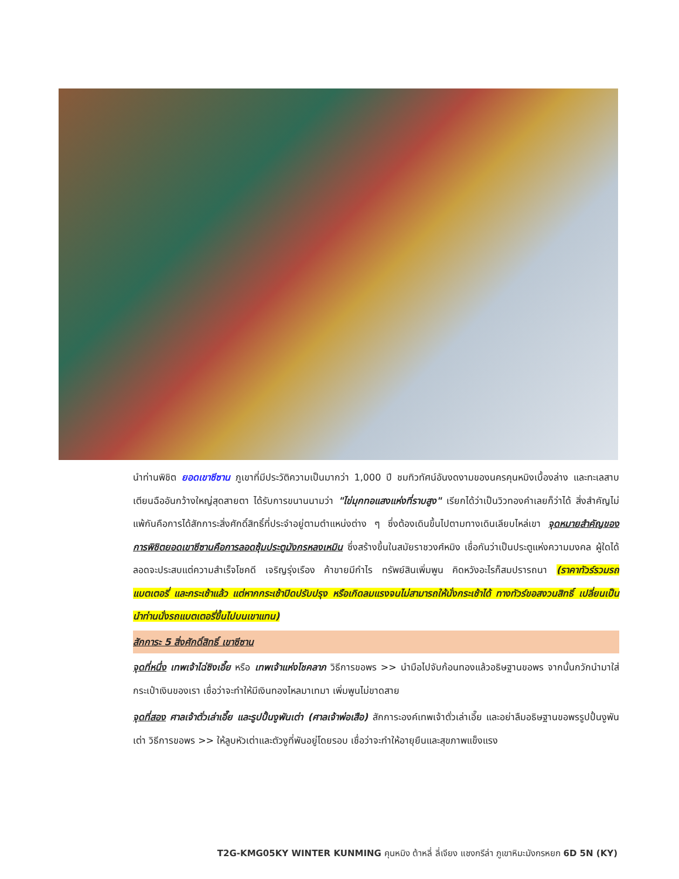นำท่านพิชิต ยอดเขาซีซาน ภูเขาที่มีประวัติความเป็นมากว่า 1,000 ปี ชมทิวทัศน์อันงดงามของนครคุนหมิงเบื้องล่าง และทะเลสาบเตียนฉืออันกว้างใหญ่สุดสายตา ได้รับการขนานนามว่า "ไข่มุกทอแสงแห่งที่ราบสูง" เรียกได้ว่าเป็นวิวทองคำเลยก็ว่าได้ สิ่งสำคัญไม่แพ้กันคือการได้สักการะสิ่งศักดิ์สิทธิ์ที่ประจำอยู่ตามตำแหน่งต่าง ๆ ซึ่งต้องเดินขึ้นไปตามทางเดินเลียบไหล่เขา จุดหมายสำคัญของการพิชิตยอดเขาซีซานคือการลอดซุ้มประตูมังกรหลงเหมิน ซึ่งสร้างขึ้นในสมัยราชวงศ์หมิง เชื่อกันว่าเป็นประตูแห่งความมงคล ผู้ใดได้ลอดจะประสบแต่ความสำเร็จโชคดี เจริญรุ่งเรือง ค้าขายมีกำไร ทรัพย์สินเพิ่มพูน คิดหวังอะไรก็สมปรารถนา (ราคาทัวร์รวมรถแบตเตอรี่ และกระเช้าแล้ว แต่หากกระเช้าปิดปรับปรุง หรือเกิดลมแรงจนไม่สามารถให้นั่งกระเช้าได้ ทางทัวร์ขอสงวนสิทธิ์ เปลี่ยนเป็นนำท่านนั่งรถแบตเตอรี่ขึ้นไปบนเขาแทน)
สักการะ 5 สิ่งศักดิ์สิทธิ์ เขาซีซาน
จุดที่หนึ่ง เทพเจ้าไฉ่ซิงเอี๊ย หรือ เทพเจ้าแห่งโชคลาภ วิธีการขอพร >> นำมือไปจับก้อนทองแล้วอธิษฐานขอพร จากนั้นกวักนำมาใส่กระเป๋าเงินของเรา เชื่อว่าจะทำให้มีเงินทองไหลมาเทมา เพิ่มพูนไม่ขาดสาย
จุดที่สอง ศาลเจ้าตั่วเล่าเอี๊ย และรูปปั้นงูพันเต่า (ศาลเจ้าพ่อเสือ) สักการะองค์เทพเจ้าตั่วเล่าเอี๊ย และอย่าลืมอธิษฐานขอพรรูปปั้นงูพันเต่า วิธีการขอพร >> ให้ลูบหัวเต่าและตัวงูที่พันอยู่โดยรอบ เชื่อว่าจะทำให้อายุยืนและสุขภาพแข็งแรง
T2G-KMG05KY WINTER KUNMING คุนหมิง ต้าหลี่ ลี่เจียง แชงกรีล่า ภูเขาหิมะมังกรหยก 6D 5N (KY)